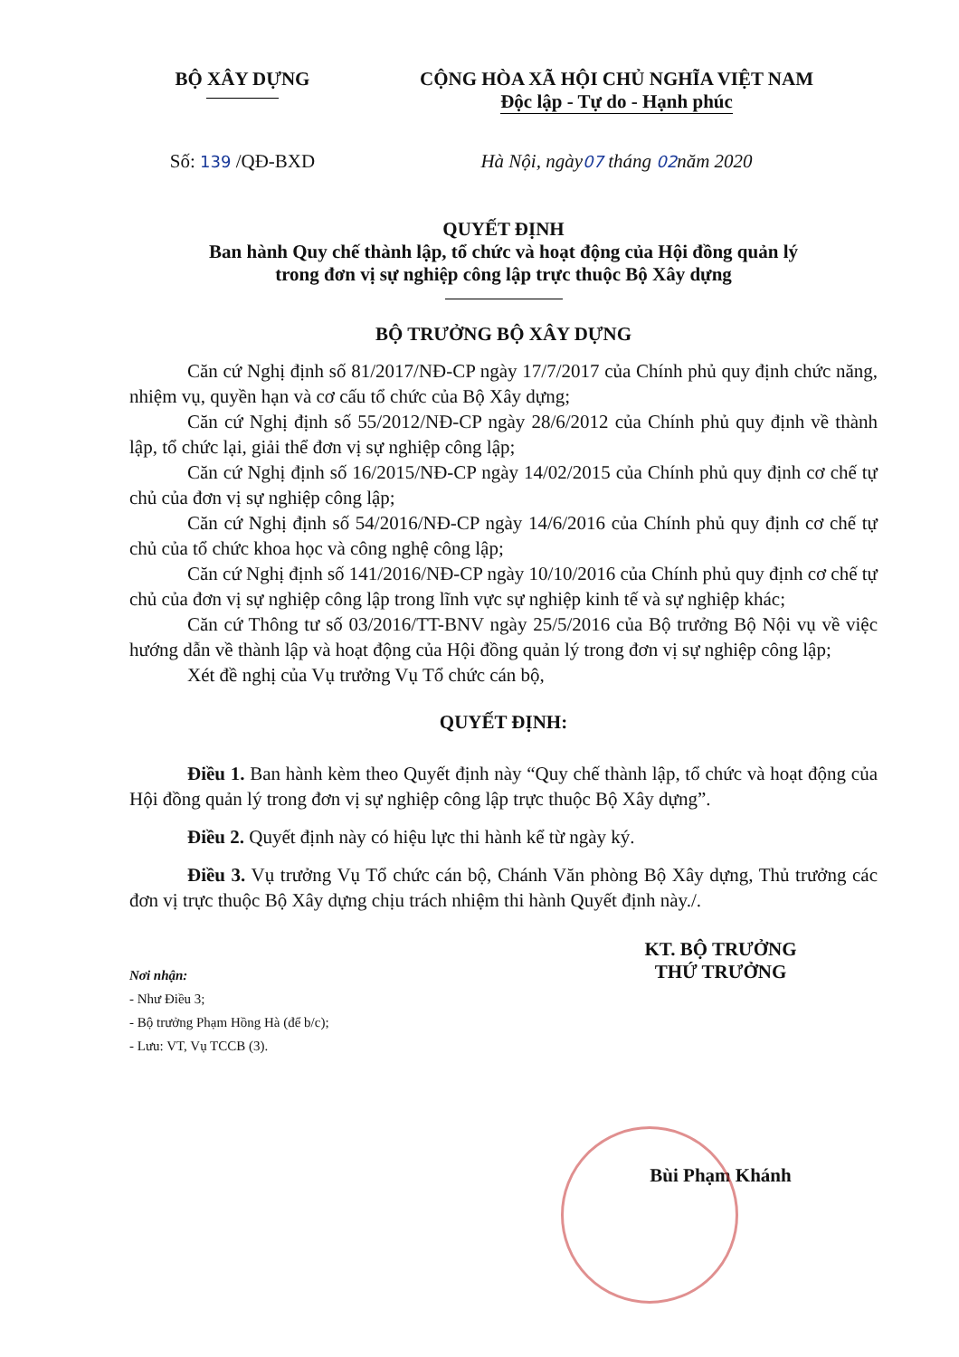BỘ XÂY DỰNG CỘNG HÒA XÃ HỘI CHỦ NGHĨA VIỆT NAM
Độc lập - Tự do - Hạnh phúc
Số: 139 /QĐ-BXD Hà Nội, ngày07 tháng 02năm 2020
QUYẾT ĐỊNH
Ban hành Quy chế thành lập, tổ chức và hoạt động của Hội đồng quản lý
trong đơn vị sự nghiệp công lập trực thuộc Bộ Xây dựng
BỘ TRƯỞNG BỘ XÂY DỰNG
Căn cứ Nghị định số 81/2017/NĐ-CP ngày 17/7/2017 của Chính phủ quy định chức năng, nhiệm vụ, quyền hạn và cơ cấu tổ chức của Bộ Xây dựng;
Căn cứ Nghị định số 55/2012/NĐ-CP ngày 28/6/2012 của Chính phủ quy định về thành lập, tổ chức lại, giải thể đơn vị sự nghiệp công lập;
Căn cứ Nghị định số 16/2015/NĐ-CP ngày 14/02/2015 của Chính phủ quy định cơ chế tự chủ của đơn vị sự nghiệp công lập;
Căn cứ Nghị định số 54/2016/NĐ-CP ngày 14/6/2016 của Chính phủ quy định cơ chế tự chủ của tổ chức khoa học và công nghệ công lập;
Căn cứ Nghị định số 141/2016/NĐ-CP ngày 10/10/2016 của Chính phủ quy định cơ chế tự chủ của đơn vị sự nghiệp công lập trong lĩnh vực sự nghiệp kinh tế và sự nghiệp khác;
Căn cứ Thông tư số 03/2016/TT-BNV ngày 25/5/2016 của Bộ trưởng Bộ Nội vụ về việc hướng dẫn về thành lập và hoạt động của Hội đồng quản lý trong đơn vị sự nghiệp công lập;
Xét đề nghị của Vụ trưởng Vụ Tổ chức cán bộ,
QUYẾT ĐỊNH:
Điều 1. Ban hành kèm theo Quyết định này “Quy chế thành lập, tổ chức và hoạt động của Hội đồng quản lý trong đơn vị sự nghiệp công lập trực thuộc Bộ Xây dựng”.
Điều 2. Quyết định này có hiệu lực thi hành kể từ ngày ký.
Điều 3. Vụ trưởng Vụ Tổ chức cán bộ, Chánh Văn phòng Bộ Xây dựng, Thủ trưởng các đơn vị trực thuộc Bộ Xây dựng chịu trách nhiệm thi hành Quyết định này./.
Nơi nhận:
- Như Điều 3;
- Bộ trưởng Phạm Hồng Hà (để b/c);
- Lưu: VT, Vụ TCCB (3).
KT. BỘ TRƯỞNG
THỨ TRƯỞNG
Bùi Phạm Khánh